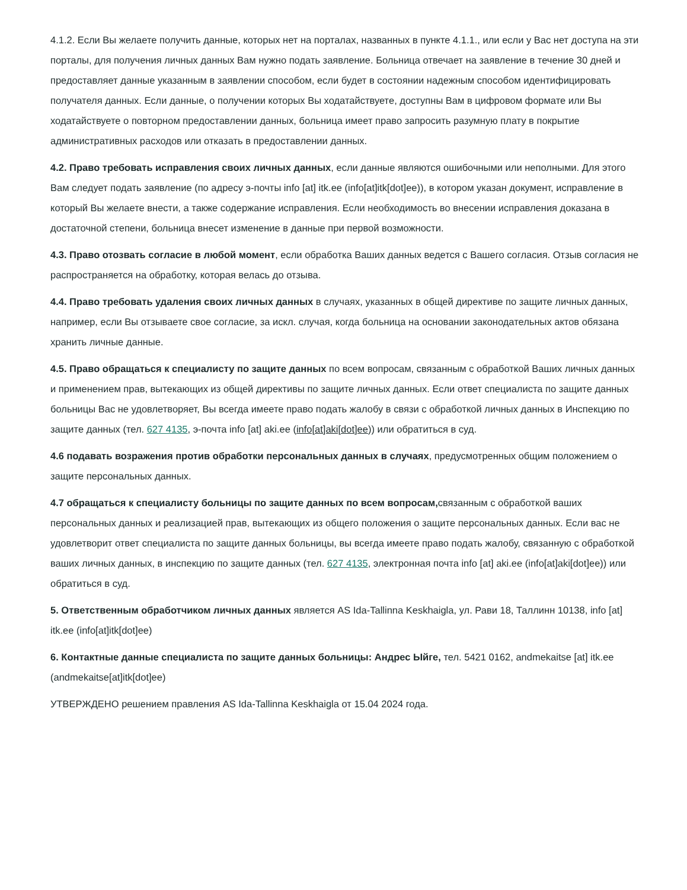4.1.2. Если Вы желаете получить данные, которых нет на порталах, названных в пункте 4.1.1., или если у Вас нет доступа на эти порталы, для получения личных данных Вам нужно подать заявление. Больница отвечает на заявление в течение 30 дней и предоставляет данные указанным в заявлении способом, если будет в состоянии надежным способом идентифицировать получателя данных. Если данные, о получении которых Вы ходатайствуете, доступны Вам в цифровом формате или Вы ходатайствуете о повторном предоставлении данных, больница имеет право запросить разумную плату в покрытие административных расходов или отказать в предоставлении данных.
4.2. Право требовать исправления своих личных данных, если данные являются ошибочными или неполными. Для этого Вам следует подать заявление (по адресу э-почты info [at] itk.ee (info[at]itk[dot]ee)), в котором указан документ, исправление в который Вы желаете внести, а также содержание исправления. Если необходимость во внесении исправления доказана в достаточной степени, больница внесет изменение в данные при первой возможности.
4.3. Право отозвать согласие в любой момент, если обработка Ваших данных ведется с Вашего согласия. Отзыв согласия не распространяется на обработку, которая велась до отзыва.
4.4. Право требовать удаления своих личных данных в случаях, указанных в общей директиве по защите личных данных, например, если Вы отзываете свое согласие, за искл. случая, когда больница на основании законодательных актов обязана хранить личные данные.
4.5. Право обращаться к специалисту по защите данных по всем вопросам, связанным с обработкой Ваших личных данных и применением прав, вытекающих из общей директивы по защите личных данных. Если ответ специалиста по защите данных больницы Вас не удовлетворяет, Вы всегда имеете право подать жалобу в связи с обработкой личных данных в Инспекцию по защите данных (тел. 627 4135, э-почта info [at] aki.ee (info[at]aki[dot]ee)) или обратиться в суд.
4.6 подавать возражения против обработки персональных данных в случаях, предусмотренных общим положением о защите персональных данных.
4.7 обращаться к специалисту больницы по защите данных по всем вопросам, связанным с обработкой ваших персональных данных и реализацией прав, вытекающих из общего положения о защите персональных данных. Если вас не удовлетворит ответ специалиста по защите данных больницы, вы всегда имеете право подать жалобу, связанную с обработкой ваших личных данных, в инспекцию по защите данных (тел. 627 4135, электронная почта info [at] aki.ee (info[at]aki[dot]ee)) или обратиться в суд.
5. Ответственным обработчиком личных данных является AS Ida-Tallinna Keskhaigla, ул. Рави 18, Таллинн 10138, info [at] itk.ee (info[at]itk[dot]ee)
6. Контактные данные специалиста по защите данных больницы: Андрес Ыйге, тел. 5421 0162, andmekaitse [at] itk.ee (andmekaitse[at]itk[dot]ee)
УТВЕРЖДЕНО решением правления AS Ida-Tallinna Keskhaigla от 15.04 2024 года.